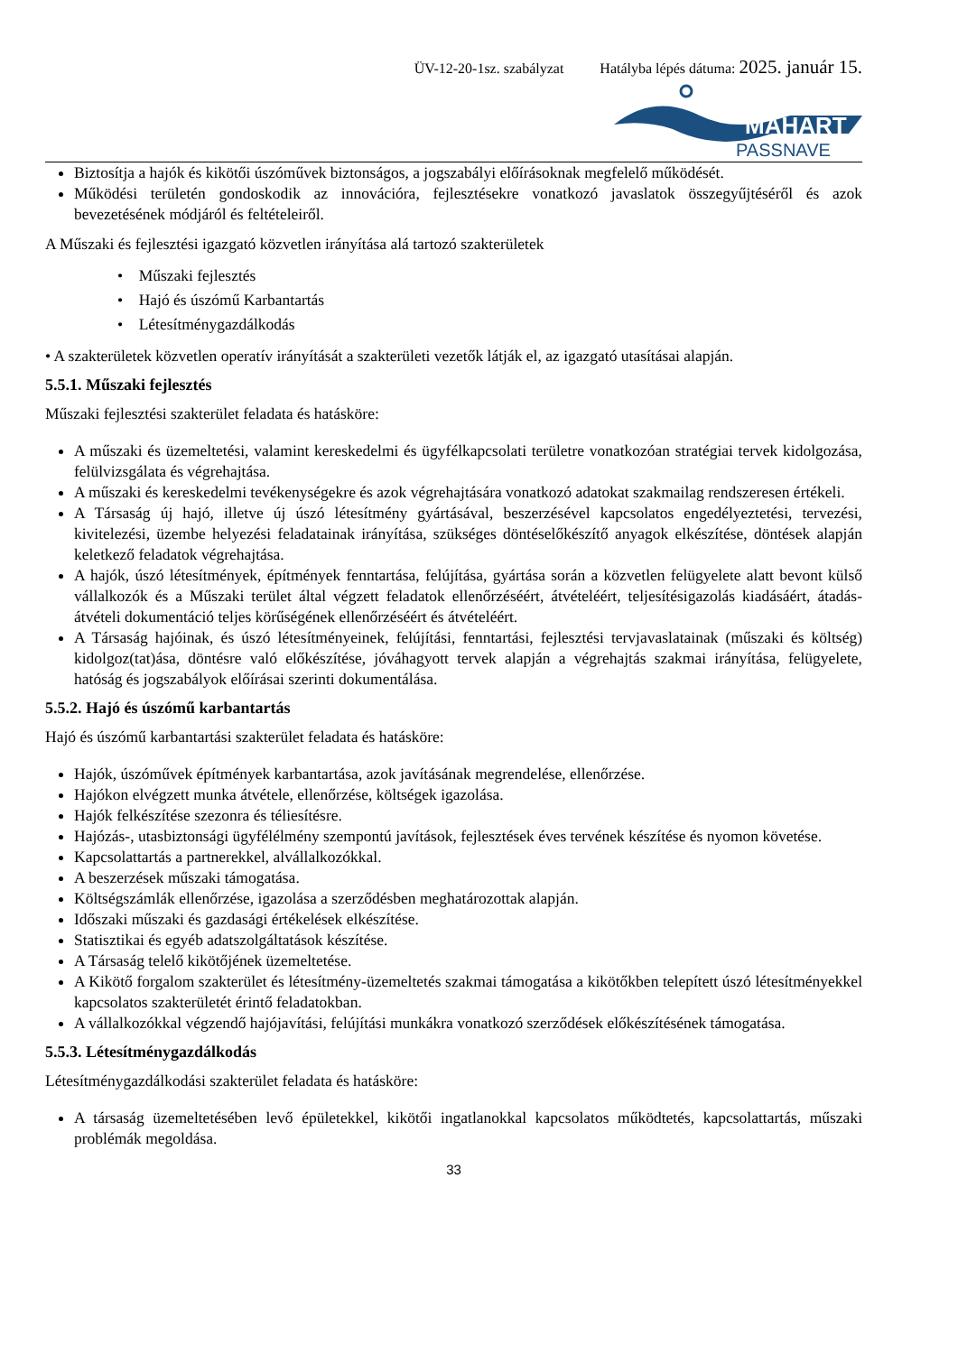ÜV-12-20-1sz. szabályzat Hatályba lépés dátuma: 2025. január 15.
MAHART
PASSNAVE
Biztosítja a hajók és kikötői úszóművek biztonságos, a jogszabályi előírásoknak megfelelő működését.
Működési területén gondoskodik az innovációra, fejlesztésekre vonatkozó javaslatok összegyűjtéséről és azok bevezetésének módjáról és feltételeiről.
A Műszaki és fejlesztési igazgató közvetlen irányítása alá tartozó szakterületek
• Műszaki fejlesztés
• Hajó és úszómű Karbantartás
• Létesítménygazdálkodás
• A szakterületek közvetlen operatív irányítását a szakterületi vezetők látják el, az igazgató utasításai alapján.
5.5.1. Műszaki fejlesztés
Műszaki fejlesztési szakterület feladata és hatásköre:
A műszaki és üzemeltetési, valamint kereskedelmi és ügyfélkapcsolati területre vonatkozóan stratégiai tervek kidolgozása, felülvizsgálata és végrehajtása.
A műszaki és kereskedelmi tevékenységekre és azok végrehajtására vonatkozó adatokat szakmailag rendszeresen értékeli.
A Társaság új hajó, illetve új úszó létesítmény gyártásával, beszerzésével kapcsolatos engedélyeztetési, tervezési, kivitelezési, üzembe helyezési feladatainak irányítása, szükséges döntéselőkészítő anyagok elkészítése, döntések alapján keletkező feladatok végrehajtása.
A hajók, úszó létesítmények, építmények fenntartása, felújítása, gyártása során a közvetlen felügyelete alatt bevont külső vállalkozók és a Műszaki terület által végzett feladatok ellenőrzéséért, átvételéért, teljesítésigazolás kiadásáért, átadás-átvételi dokumentáció teljes körűségének ellenőrzéséért és átvételéért.
A Társaság hajóinak, és úszó létesítményeinek, felújítási, fenntartási, fejlesztési tervjavaslatainak (műszaki és költség) kidolgoz(tat)ása, döntésre való előkészítése, jóváhagyott tervek alapján a végrehajtás szakmai irányítása, felügyelete, hatóság és jogszabályok előírásai szerinti dokumentálása.
5.5.2. Hajó és úszómű karbantartás
Hajó és úszómű karbantartási szakterület feladata és hatásköre:
Hajók, úszóművek építmények karbantartása, azok javításának megrendelése, ellenőrzése.
Hajókon elvégzett munka átvétele, ellenőrzése, költségek igazolása.
Hajók felkészítése szezonra és téliesítésre.
Hajózás-, utasbiztonsági ügyfélélmény szempontú javítások, fejlesztések éves tervének készítése és nyomon követése.
Kapcsolattartás a partnerekkel, alvállalkozókkal.
A beszerzések műszaki támogatása.
Költségszámlák ellenőrzése, igazolása a szerződésben meghatározottak alapján.
Időszaki műszaki és gazdasági értékelések elkészítése.
Statisztikai és egyéb adatszolgáltatások készítése.
A Társaság telelő kikötőjének üzemeltetése.
A Kikötő forgalom szakterület és létesítmény-üzemeltetés szakmai támogatása a kikötőkben telepített úszó létesítményekkel kapcsolatos szakterületét érintő feladatokban.
A vállalkozókkal végzendő hajójavítási, felújítási munkákra vonatkozó szerződések előkészítésének támogatása.
5.5.3. Létesítménygazdálkodás
Létesítménygazdálkodási szakterület feladata és hatásköre:
A társaság üzemeltetésében levő épületekkel, kikötői ingatlanokkal kapcsolatos működtetés, kapcsolattartás, műszaki problémák megoldása.
33